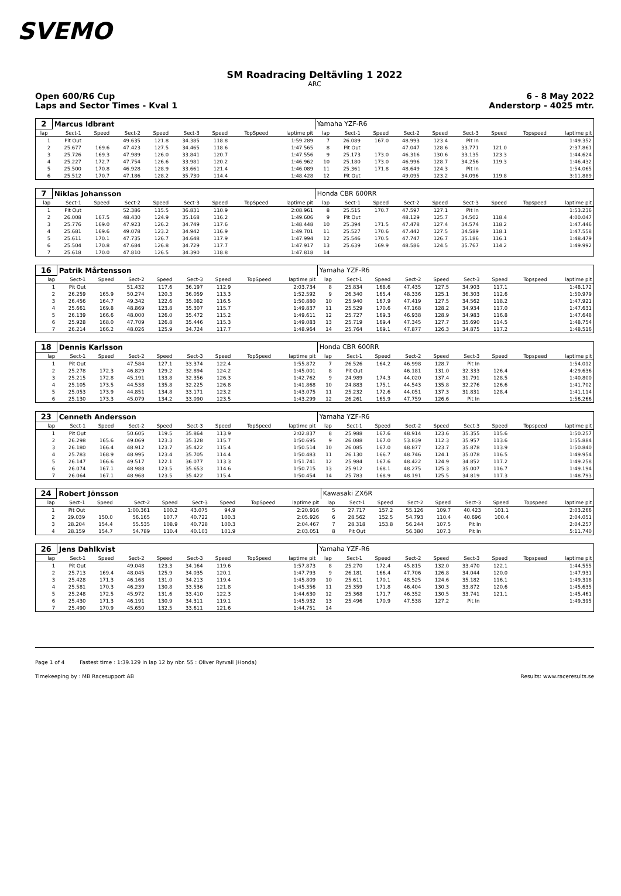SVEMO
SM Roadracing Deltävling 1 2022
ARC
Open 600/R6 Cup 6 - 8 May 2022
Laps and Sector Times - Kval 1 Anderstorp - 4025 mtr.
| 2 | Marcus Idbrant | | | | | | | | Yamaha YZF-R6 | | | | | | | | |
| lap | Sect-1 | Speed | Sect-2 | Speed | Sect-3 | Speed | TopSpeed | laptime pit | lap | Sect-1 | Speed | Sect-2 | Speed | Sect-3 | Speed | Topspeed | laptime pit |
| 1 | Pit Out | | 49.635 | 121.8 | 34.385 | 118.8 | | 1:59.289 | 7 | 26.089 | 167.0 | 48.993 | 123.4 | Pit In | | | 1:49.352 |
| 2 | 25.677 | 169.6 | 47.423 | 127.5 | 34.465 | 118.6 | | 1:47.565 | 8 | Pit Out | | 47.047 | 128.6 | 33.771 | 121.0 | | 2:37.861 |
| 3 | 25.726 | 169.3 | 47.989 | 126.0 | 33.841 | 120.7 | | 1:47.556 | 9 | 25.173 | 173.0 | 46.316 | 130.6 | 33.135 | 123.3 | | 1:44.624 |
| 4 | 25.227 | 172.7 | 47.754 | 126.6 | 33.981 | 120.2 | | 1:46.962 | 10 | 25.180 | 173.0 | 46.996 | 128.7 | 34.256 | 119.3 | | 1:46.432 |
| 5 | 25.500 | 170.8 | 46.928 | 128.9 | 33.661 | 121.4 | | 1:46.089 | 11 | 25.361 | 171.8 | 48.649 | 124.3 | Pit In | | | 1:54.065 |
| 6 | 25.512 | 170.7 | 47.186 | 128.2 | 35.730 | 114.4 | | 1:48.428 | 12 | Pit Out | | 49.095 | 123.2 | 34.096 | 119.8 | | 3:11.889 |
| 7 | Niklas Johansson | | | | | | | | Honda CBR 600RR | | | | | | | | |
| lap | Sect-1 | Speed | Sect-2 | Speed | Sect-3 | Speed | TopSpeed | laptime pit | lap | Sect-1 | Speed | Sect-2 | Speed | Sect-3 | Speed | Topspeed | laptime pit |
| 1 | Pit Out | | 52.386 | 115.5 | 36.831 | 110.9 | | 2:08.961 | 8 | 25.515 | 170.7 | 47.597 | 127.1 | Pit In | | | 1:53.236 |
| 2 | 26.008 | 167.5 | 48.430 | 124.9 | 35.168 | 116.2 | | 1:49.606 | 9 | Pit Out | | 48.129 | 125.7 | 34.502 | 118.4 | | 4:00.047 |
| 3 | 25.776 | 169.0 | 47.923 | 126.2 | 34.749 | 117.6 | | 1:48.448 | 10 | 25.394 | 171.5 | 47.478 | 127.4 | 34.574 | 118.2 | | 1:47.446 |
| 4 | 25.681 | 169.6 | 49.078 | 123.2 | 34.942 | 116.9 | | 1:49.701 | 11 | 25.527 | 170.6 | 47.442 | 127.5 | 34.589 | 118.1 | | 1:47.558 |
| 5 | 25.611 | 170.1 | 47.735 | 126.7 | 34.648 | 117.9 | | 1:47.994 | 12 | 25.546 | 170.5 | 47.747 | 126.7 | 35.186 | 116.1 | | 1:48.479 |
| 6 | 25.504 | 170.8 | 47.684 | 126.8 | 34.729 | 117.7 | | 1:47.917 | 13 | 25.639 | 169.9 | 48.586 | 124.5 | 35.767 | 114.2 | | 1:49.992 |
| 7 | 25.618 | 170.0 | 47.810 | 126.5 | 34.390 | 118.8 | | 1:47.818 | 14 | | | | | | | | |
| 16 | Patrik Mårtensson | | | | | | | | Yamaha YZF-R6 | | | | | | | | |
| lap | Sect-1 | Speed | Sect-2 | Speed | Sect-3 | Speed | TopSpeed | laptime pit | lap | Sect-1 | Speed | Sect-2 | Speed | Sect-3 | Speed | Topspeed | laptime pit |
| 1 | Pit Out | | 51.432 | 117.6 | 36.197 | 112.9 | | 2:03.734 | 8 | 25.834 | 168.6 | 47.435 | 127.5 | 34.903 | 117.1 | | 1:48.172 |
| 2 | 26.259 | 165.9 | 50.274 | 120.3 | 36.059 | 113.3 | | 1:52.592 | 9 | 26.340 | 165.4 | 48.336 | 125.1 | 36.303 | 112.6 | | 1:50.979 |
| 3 | 26.456 | 164.7 | 49.342 | 122.6 | 35.082 | 116.5 | | 1:50.880 | 10 | 25.940 | 167.9 | 47.419 | 127.5 | 34.562 | 118.2 | | 1:47.921 |
| 4 | 25.661 | 169.8 | 48.869 | 123.8 | 35.307 | 115.7 | | 1:49.837 | 11 | 25.529 | 170.6 | 47.168 | 128.2 | 34.934 | 117.0 | | 1:47.631 |
| 5 | 26.139 | 166.6 | 48.000 | 126.0 | 35.472 | 115.2 | | 1:49.611 | 12 | 25.727 | 169.3 | 46.938 | 128.9 | 34.983 | 116.8 | | 1:47.648 |
| 6 | 25.928 | 168.0 | 47.709 | 126.8 | 35.446 | 115.3 | | 1:49.083 | 13 | 25.719 | 169.4 | 47.345 | 127.7 | 35.690 | 114.5 | | 1:48.754 |
| 7 | 26.214 | 166.2 | 48.026 | 125.9 | 34.724 | 117.7 | | 1:48.964 | 14 | 25.764 | 169.1 | 47.877 | 126.3 | 34.875 | 117.2 | | 1:48.516 |
| 18 | Dennis Karlsson | | | | | | | | Honda CBR 600RR | | | | | | | | |
| lap | Sect-1 | Speed | Sect-2 | Speed | Sect-3 | Speed | TopSpeed | laptime pit | lap | Sect-1 | Speed | Sect-2 | Speed | Sect-3 | Speed | Topspeed | laptime pit |
| 1 | Pit Out | | 47.584 | 127.1 | 33.374 | 122.4 | | 1:55.872 | 7 | 26.526 | 164.2 | 46.998 | 128.7 | Pit In | | | 1:54.012 |
| 2 | 25.278 | 172.3 | 46.829 | 129.2 | 32.894 | 124.2 | | 1:45.001 | 8 | Pit Out | | 46.181 | 131.0 | 32.333 | 126.4 | | 4:29.636 |
| 3 | 25.215 | 172.8 | 45.191 | 133.8 | 32.356 | 126.3 | | 1:42.762 | 9 | 24.989 | 174.3 | 44.020 | 137.4 | 31.791 | 128.5 | | 1:40.800 |
| 4 | 25.105 | 173.5 | 44.538 | 135.8 | 32.225 | 126.8 | | 1:41.868 | 10 | 24.883 | 175.1 | 44.543 | 135.8 | 32.276 | 126.6 | | 1:41.702 |
| 5 | 25.053 | 173.9 | 44.851 | 134.8 | 33.171 | 123.2 | | 1:43.075 | 11 | 25.232 | 172.6 | 44.051 | 137.3 | 31.831 | 128.4 | | 1:41.114 |
| 6 | 25.130 | 173.3 | 45.079 | 134.2 | 33.090 | 123.5 | | 1:43.299 | 12 | 26.261 | 165.9 | 47.759 | 126.6 | Pit In | | | 1:56.266 |
| 23 | Cenneth Andersson | | | | | | | | Yamaha YZF-R6 | | | | | | | | |
| lap | Sect-1 | Speed | Sect-2 | Speed | Sect-3 | Speed | TopSpeed | laptime pit | lap | Sect-1 | Speed | Sect-2 | Speed | Sect-3 | Speed | Topspeed | laptime pit |
| 1 | Pit Out | | 50.605 | 119.5 | 35.864 | 113.9 | | 2:02.837 | 8 | 25.988 | 167.6 | 48.914 | 123.6 | 35.355 | 115.6 | | 1:50.257 |
| 2 | 26.298 | 165.6 | 49.069 | 123.3 | 35.328 | 115.7 | | 1:50.695 | 9 | 26.088 | 167.0 | 53.839 | 112.3 | 35.957 | 113.6 | | 1:55.884 |
| 3 | 26.180 | 166.4 | 48.912 | 123.7 | 35.422 | 115.4 | | 1:50.514 | 10 | 26.085 | 167.0 | 48.877 | 123.7 | 35.878 | 113.9 | | 1:50.840 |
| 4 | 25.783 | 168.9 | 48.995 | 123.4 | 35.705 | 114.4 | | 1:50.483 | 11 | 26.130 | 166.7 | 48.746 | 124.1 | 35.078 | 116.5 | | 1:49.954 |
| 5 | 26.147 | 166.6 | 49.517 | 122.1 | 36.077 | 113.3 | | 1:51.741 | 12 | 25.984 | 167.6 | 48.422 | 124.9 | 34.852 | 117.2 | | 1:49.258 |
| 6 | 26.074 | 167.1 | 48.988 | 123.5 | 35.653 | 114.6 | | 1:50.715 | 13 | 25.912 | 168.1 | 48.275 | 125.3 | 35.007 | 116.7 | | 1:49.194 |
| 7 | 26.064 | 167.1 | 48.968 | 123.5 | 35.422 | 115.4 | | 1:50.454 | 14 | 25.783 | 168.9 | 48.191 | 125.5 | 34.819 | 117.3 | | 1:48.793 |
| 24 | Robert Jönsson | | | | | | | | Kawasaki ZX6R | | | | | | | | |
| lap | Sect-1 | Speed | Sect-2 | Speed | Sect-3 | Speed | TopSpeed | laptime pit | lap | Sect-1 | Speed | Sect-2 | Speed | Sect-3 | Speed | Topspeed | laptime pit |
| 1 | Pit Out | | 1:00.361 | 100.2 | 43.075 | 94.9 | | 2:20.916 | 5 | 27.717 | 157.2 | 55.126 | 109.7 | 40.423 | 101.1 | | 2:03.266 |
| 2 | 29.039 | 150.0 | 56.165 | 107.7 | 40.722 | 100.3 | | 2:05.926 | 6 | 28.562 | 152.5 | 54.793 | 110.4 | 40.696 | 100.4 | | 2:04.051 |
| 3 | 28.204 | 154.4 | 55.535 | 108.9 | 40.728 | 100.3 | | 2:04.467 | 7 | 28.318 | 153.8 | 56.244 | 107.5 | Pit In | | | 2:04.257 |
| 4 | 28.159 | 154.7 | 54.789 | 110.4 | 40.103 | 101.9 | | 2:03.051 | 8 | Pit Out | | 56.380 | 107.3 | Pit In | | | 5:11.740 |
| 26 | Jens Dahlkvist | | | | | | | | Yamaha YZF-R6 | | | | | | | | |
| lap | Sect-1 | Speed | Sect-2 | Speed | Sect-3 | Speed | TopSpeed | laptime pit | lap | Sect-1 | Speed | Sect-2 | Speed | Sect-3 | Speed | Topspeed | laptime pit |
| 1 | Pit Out | | 49.048 | 123.3 | 34.164 | 119.6 | | 1:57.873 | 8 | 25.270 | 172.4 | 45.815 | 132.0 | 33.470 | 122.1 | | 1:44.555 |
| 2 | 25.713 | 169.4 | 48.045 | 125.9 | 34.035 | 120.1 | | 1:47.793 | 9 | 26.181 | 166.4 | 47.706 | 126.8 | 34.044 | 120.0 | | 1:47.931 |
| 3 | 25.428 | 171.3 | 46.168 | 131.0 | 34.213 | 119.4 | | 1:45.809 | 10 | 25.611 | 170.1 | 48.525 | 124.6 | 35.182 | 116.1 | | 1:49.318 |
| 4 | 25.581 | 170.3 | 46.239 | 130.8 | 33.536 | 121.8 | | 1:45.356 | 11 | 25.359 | 171.8 | 46.404 | 130.3 | 33.872 | 120.6 | | 1:45.635 |
| 5 | 25.248 | 172.5 | 45.972 | 131.6 | 33.410 | 122.3 | | 1:44.630 | 12 | 25.368 | 171.7 | 46.352 | 130.5 | 33.741 | 121.1 | | 1:45.461 |
| 6 | 25.430 | 171.3 | 46.191 | 130.9 | 34.311 | 119.1 | | 1:45.932 | 13 | 25.496 | 170.9 | 47.538 | 127.2 | Pit In | | | 1:49.395 |
| 7 | 25.490 | 170.9 | 45.650 | 132.5 | 33.611 | 121.6 | | 1:44.751 | 14 | | | | | | | | |
Page 1 of 4 Fastest time : 1:39.129 in lap 12 by nbr. 55 : Oliver Ryrvall (Honda)
Timekeeping by : MB Racesupport AB Results: www.raceresults.se